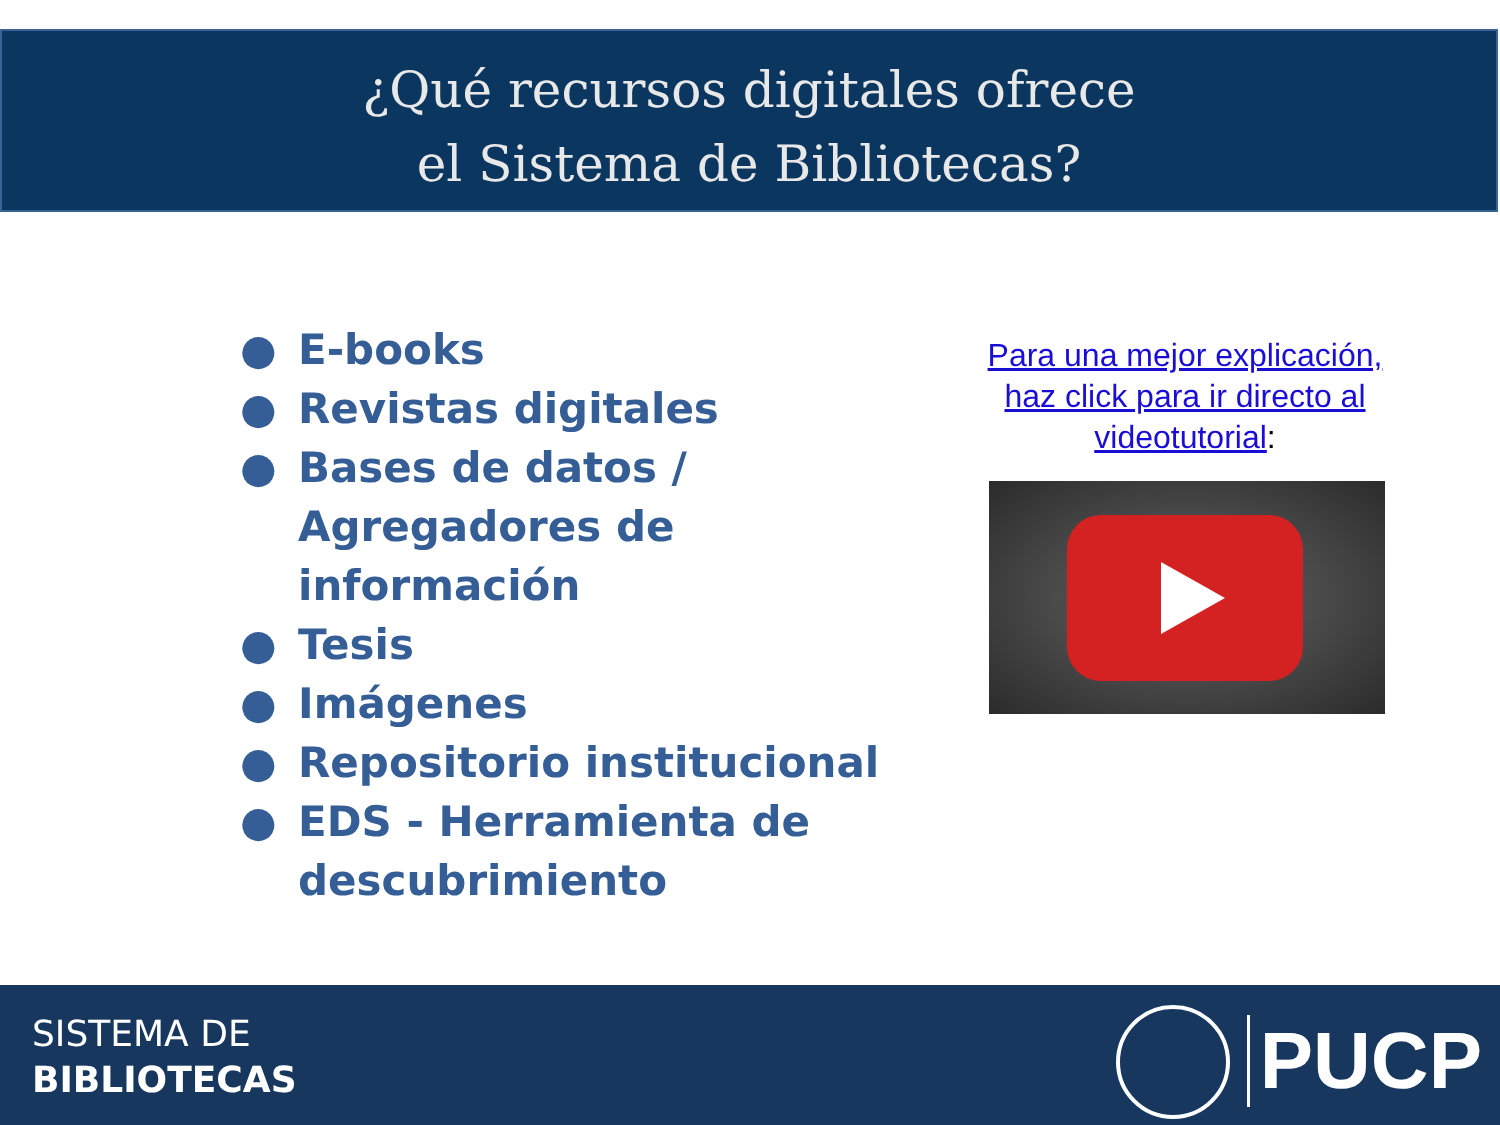¿Qué recursos digitales ofrece
el Sistema de Bibliotecas?
● E-books
● Revistas digitales
● Bases de datos / Agregadores de información
● Tesis
● Imágenes
● Repositorio institucional
● EDS - Herramienta de descubrimiento
Para una mejor explicación, haz click para ir directo al videotutorial:
SISTEMA DE
BIBLIOTECAS
PUCP